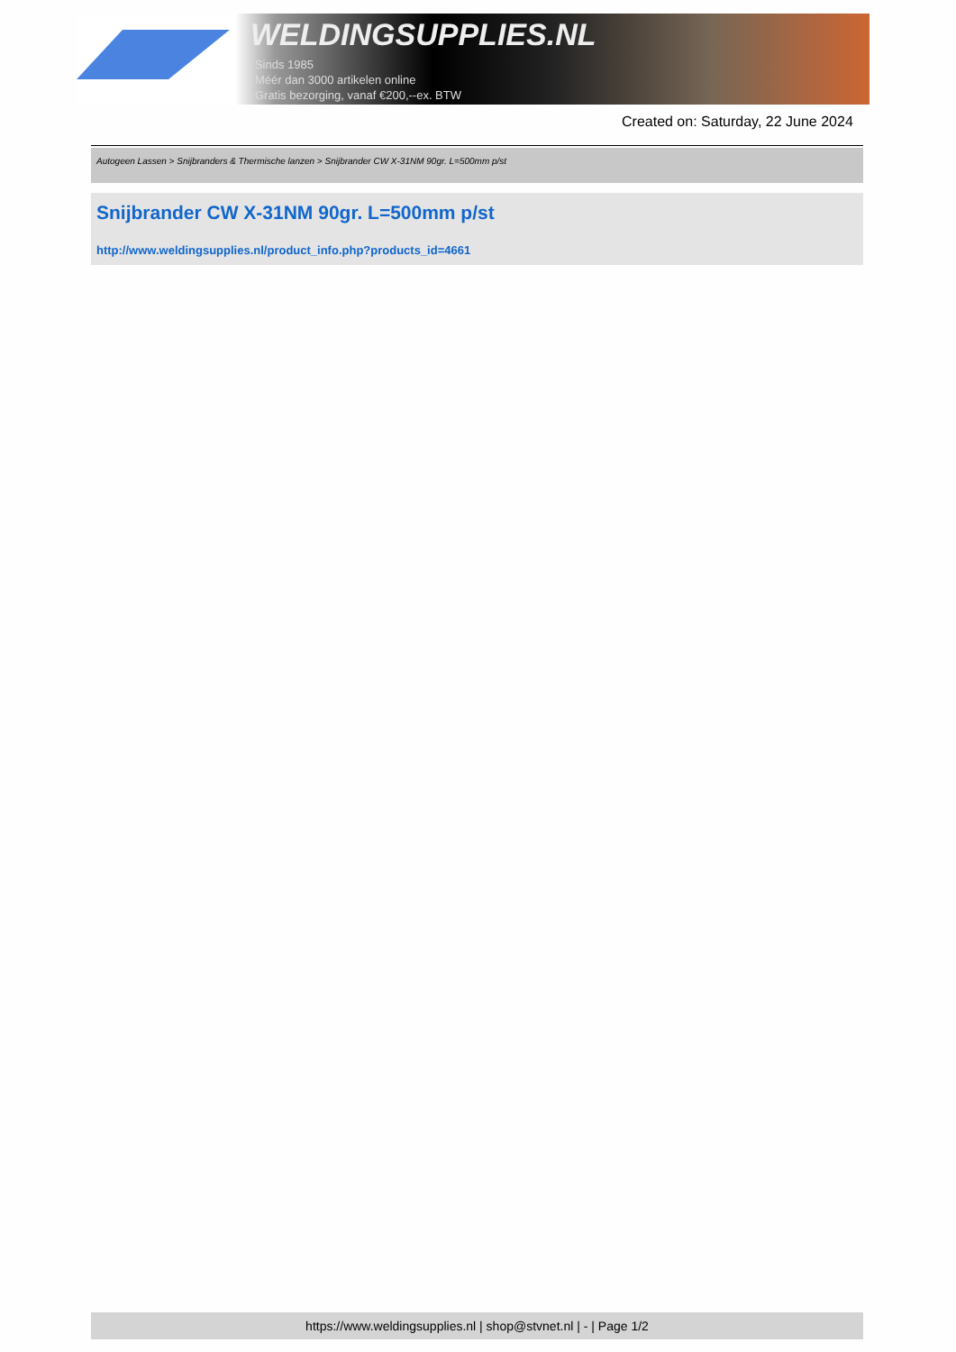WELDINGSUPPLIES.NL
- Sinds 1985
- Méér dan 3000 artikelen online
- Gratis bezorging, vanaf €200,--ex. BTW
Created on: Saturday, 22 June 2024
Autogeen Lassen > Snijbranders & Thermische lanzen > Snijbrander CW X-31NM 90gr. L=500mm p/st
Snijbrander CW X-31NM 90gr. L=500mm p/st
http://www.weldingsupplies.nl/product_info.php?products_id=4661
https://www.weldingsupplies.nl | shop@stvnet.nl | - | Page 1/2